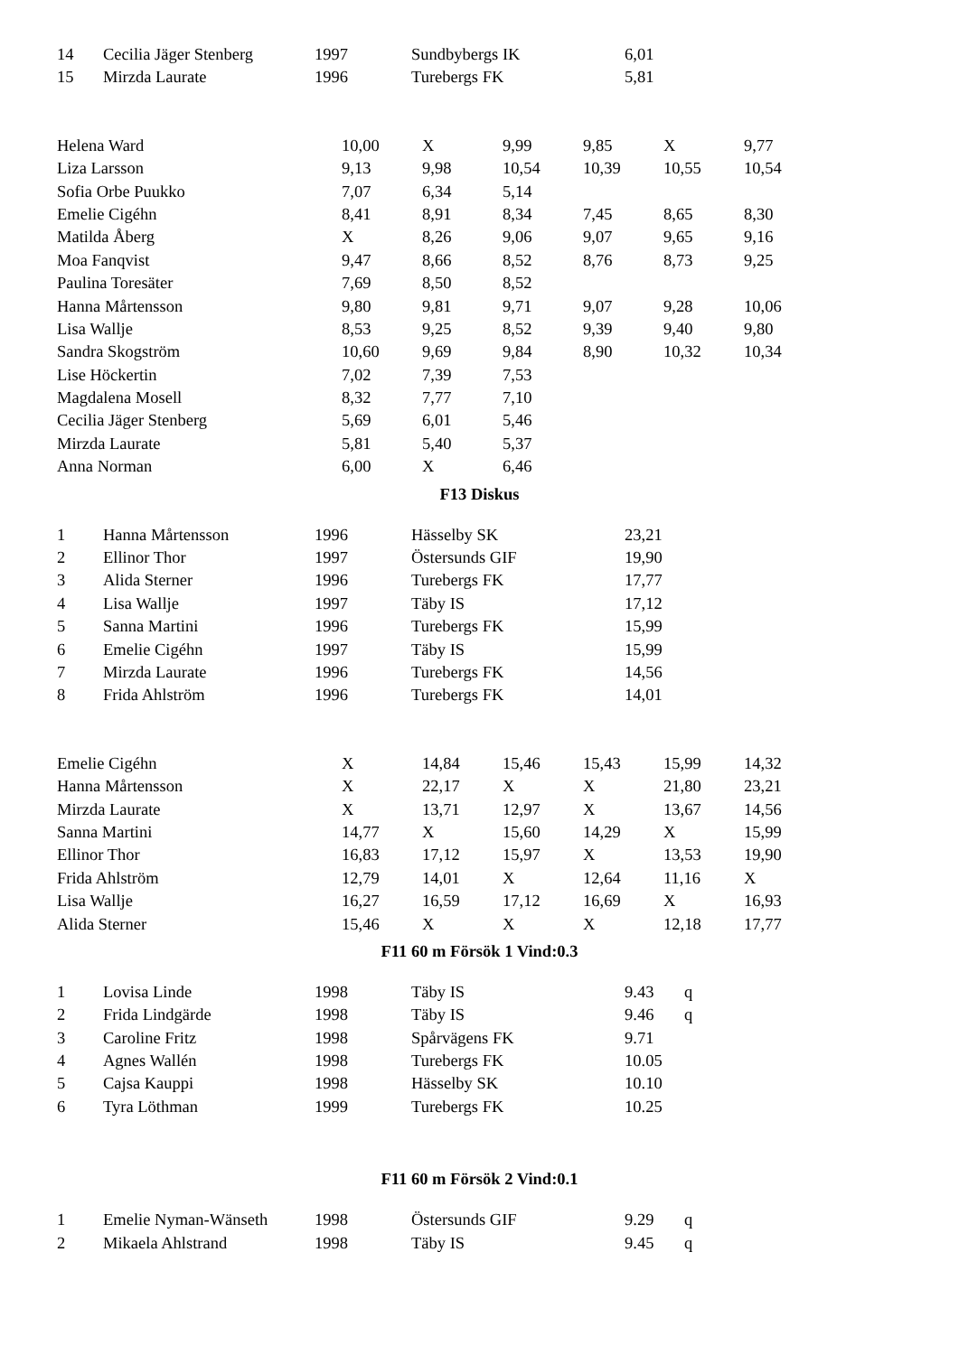| 14 | Cecilia Jäger Stenberg | 1997 | Sundbybergs IK | 6,01 | |
| 15 | Mirzda Laurate | 1996 | Turebergs FK | 5,81 | |
| Helena Ward | 10,00 | X | 9,99 | 9,85 | X | 9,77 |
| Liza Larsson | 9,13 | 9,98 | 10,54 | 10,39 | 10,55 | 10,54 |
| Sofia Orbe Puukko | 7,07 | 6,34 | 5,14 | | | |
| Emelie Cigéhn | 8,41 | 8,91 | 8,34 | 7,45 | 8,65 | 8,30 |
| Matilda Åberg | X | 8,26 | 9,06 | 9,07 | 9,65 | 9,16 |
| Moa Fanqvist | 9,47 | 8,66 | 8,52 | 8,76 | 8,73 | 9,25 |
| Paulina Toresäter | 7,69 | 8,50 | 8,52 | | | |
| Hanna Mårtensson | 9,80 | 9,81 | 9,71 | 9,07 | 9,28 | 10,06 |
| Lisa Wallje | 8,53 | 9,25 | 8,52 | 9,39 | 9,40 | 9,80 |
| Sandra Skogström | 10,60 | 9,69 | 9,84 | 8,90 | 10,32 | 10,34 |
| Lise Höckertin | 7,02 | 7,39 | 7,53 | | | |
| Magdalena Mosell | 8,32 | 7,77 | 7,10 | | | |
| Cecilia Jäger Stenberg | 5,69 | 6,01 | 5,46 | | | |
| Mirzda Laurate | 5,81 | 5,40 | 5,37 | | | |
| Anna Norman | 6,00 | X | 6,46 | | | |
F13 Diskus
| 1 | Hanna Mårtensson | 1996 | Hässelby SK | 23,21 |
| 2 | Ellinor Thor | 1997 | Östersunds GIF | 19,90 |
| 3 | Alida Sterner | 1996 | Turebergs FK | 17,77 |
| 4 | Lisa Wallje | 1997 | Täby IS | 17,12 |
| 5 | Sanna Martini | 1996 | Turebergs FK | 15,99 |
| 6 | Emelie Cigéhn | 1997 | Täby IS | 15,99 |
| 7 | Mirzda Laurate | 1996 | Turebergs FK | 14,56 |
| 8 | Frida Ahlström | 1996 | Turebergs FK | 14,01 |
| Emelie Cigéhn | X | 14,84 | 15,46 | 15,43 | 15,99 | 14,32 |
| Hanna Mårtensson | X | 22,17 | X | X | 21,80 | 23,21 |
| Mirzda Laurate | X | 13,71 | 12,97 | X | 13,67 | 14,56 |
| Sanna Martini | 14,77 | X | 15,60 | 14,29 | X | 15,99 |
| Ellinor Thor | 16,83 | 17,12 | 15,97 | X | 13,53 | 19,90 |
| Frida Ahlström | 12,79 | 14,01 | X | 12,64 | 11,16 | X |
| Lisa Wallje | 16,27 | 16,59 | 17,12 | 16,69 | X | 16,93 |
| Alida Sterner | 15,46 | X | X | X | 12,18 | 17,77 |
F11 60 m Försök 1 Vind:0.3
| 1 | Lovisa Linde | 1998 | Täby IS | 9.43 | q |
| 2 | Frida Lindgärde | 1998 | Täby IS | 9.46 | q |
| 3 | Caroline Fritz | 1998 | Spårvägens FK | 9.71 | |
| 4 | Agnes Wallén | 1998 | Turebergs FK | 10.05 | |
| 5 | Cajsa Kauppi | 1998 | Hässelby SK | 10.10 | |
| 6 | Tyra Löthman | 1999 | Turebergs FK | 10.25 | |
F11 60 m Försök 2 Vind:0.1
| 1 | Emelie Nyman-Wänseth | 1998 | Östersunds GIF | 9.29 | q |
| 2 | Mikaela Ahlstrand | 1998 | Täby IS | 9.45 | q |